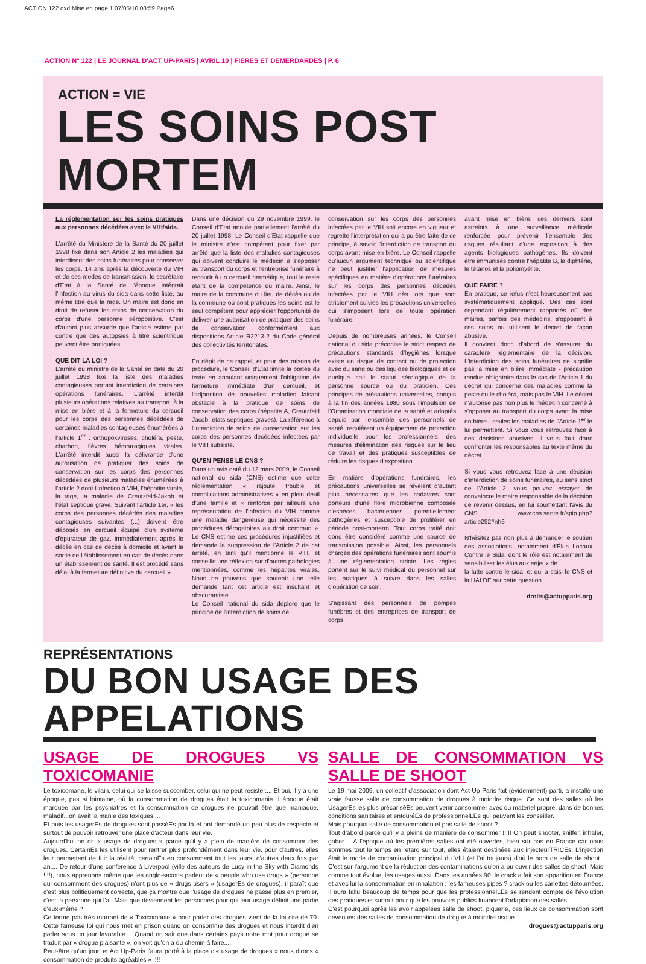ACTION 122.qxd:Mise en page 1 07/05/10 08:59 Page6
ACTION N° 122 | LE JOURNAL D'ACT UP-PARIS | AVRIL 10 | FIERES ET DEMERDARDES | P. 6
ACTION = VIE
LES SOINS POST MORTEM
La réglementation sur les soins pratiqués aux personnes décédées avec le VIH/sida.
L'arrêté du Ministère de la Santé du 20 juillet 1998 fixe dans son Article 2 les maladies qui interdisent des soins funéraires pour conserver les corps. 14 ans après la découverte du VIH et de ses modes de transmission, le secrétaire d'État à la Santé de l'époque intégrait l'infection au virus du sida dans cette liste, au même titre que la rage. Un maire est donc en droit de refuser les soins de conservation du corps d'une personne séropositive. C'est d'autant plus absurde que l'article estime par contre que des autopsies à titre scientifique peuvent être pratiquées.
QUE DIT LA LOI ?
L'arrêté du ministre de la Santé en date du 20 juillet 1998 fixe la liste des maladies contagieuses portant interdiction de certaines opérations funéraires. L'arrêté interdit plusieurs opérations relatives au transport, à la mise en bière et à la fermeture du cercueil pour les corps des personnes décédées de certaines maladies contagieuses énumérées à l'article 1<sup>er</sup> : orthopoxviroses, choléra, peste, charbon, fièvres hémorragiques virales. L'arrêté interdit aussi la délivrance d'une autorisation de pratiquer des soins de conservation sur les corps des personnes décédées de plusieurs maladies énumérées à l'article 2 dont l'infection à VIH, l'hépatite virale, la rage, la maladie de Creutzfeld-Jakob et l'état septique grave. Suivant l'article 1er, « les corps des personnes décédés des maladies contagieuses suivantes (...) doivent être déposés en cercueil équipé d'un système d'épurateur de gaz, immédiatement après le décès en cas de décès à domicile et avant la sortie de l'établissement en cas de décès dans un établissement de santé. Il est procédé sans délai à la fermeture définitive du cercueil ».
Dans une décision du 29 novembre 1999, le Conseil d'Etat annule partiellement l'arrêté du 20 juillet 1998. Le Conseil d'Etat rappelle que le ministre n'est compétent pour fixer par arrêté que la liste des maladies contagieuses qui doivent conduire le médecin à s'opposer au transport du corps et l'entreprise funéraire à recourir à un cercueil hermétique, tout le reste étant de la compétence du maire. Ainsi, le maire de la commune du lieu de décès ou de la commune où sont pratiqués les soins est le seul compétent pour apprécier l'opportunité de délivrer une autorisation de pratiquer des soins de conservation conformément aux dispositions Article R2213-2 du Code général des collectivités territoriales.
En dépit de ce rappel, et pour des raisons de procédure, le Conseil d'État limite la portée du texte en annulant uniquement l'obligation de fermeture immédiate d'un cercueil, et l'adjonction de nouvelles maladies faisant obstacle à la pratique de soins de conservation des corps (hépatite A, Creutzfeld Jacob, états septiques graves). La référence à l'interdiction de soins de conservation sur les corps des personnes décédées infectées par le VIH subsiste.
QU'EN PENSE LE CNS ?
Dans un avis daté du 12 mars 2009, le Conseil national du sida (CNS) estime que cette réglementation « rajoute trouble et complications administratives » en plein deuil d'une famille et « renforce par ailleurs une représentation de l'infection du VIH comme une maladie dangereuse qui nécessite des procédures dérogatoires au droit commun ». Le CNS estime ces procédures injustifiées et demande la suppression de l'Article 2 de cet arrêté, en tant qu'il mentionne le VIH, et conseille une réflexion sur d'autres pathologies mentionnées, comme les hépatites virales. Nous ne pouvons que soutenir une telle demande tant cet article est insultant et obscurantiste.
Le Conseil national du sida déplore que le principe de l'interdiction de soins de
conservation sur les corps des personnes infectées par le VIH soit encore en vigueur et regrette l'interprétation qui a pu être faite de ce principe, à savoir l'interdiction de transport du corps avant mise en bière. Le Conseil rappelle qu'aucun argument technique ou scientifique ne peut justifier l'application de mesures spécifiques en matière d'opérations funéraires sur les corps des personnes décédés infectées par le VIH dès lors que sont strictement suivies les précautions universelles qui s'imposent lors de toute opération funéraire.
Depuis de nombreuses années, le Conseil national du sida préconise le strict respect de précautions standards d'hygiènes lorsque existe un risque de contact ou de projection avec du sang ou des liquides biologiques et ce quelque soit le statut sérologique de la personne source ou du praticien. Ces principes de précautions universelles, conçus à la fin des années 1980 sous l'impulsion de l'Organisation mondiale de la santé et adoptés depuis par l'ensemble des personnels de santé, requièrent un équipement de protection individuelle pour les professionnels, des mesures d'élimination des risques sur le lieu de travail et des pratiques susceptibles de réduire les risques d'exposition.
En matière d'opérations funéraires, les précautions universelles se révèlent d'autant plus nécessaires que les cadavres sont porteurs d'une flore microbienne composée d'espèces bactériennes potentiellement pathogènes et susceptible de proliférer en période post-morterm. Tout corps traité doit donc être considéré comme une source de transmission possible. Ainsi, les personnels chargés des opérations funéraires sont soumis à une règlementation stricte. Les règles portent sur le suivi médical du personnel sur les pratiques à suivre dans les salles d'opération de soin.
S'agissant des personnels de pompes funèbres et des entreprises de transport de corps
avant mise en bière, ces derniers sont astreints à une surveillance médicale renforcée pour prévenir l'ensemble des risques résultant d'une exposition à des agents biologiques pathogènes. Ils doivent être immunisés contre l'hépatite B, la diphtérie, le tétanos et la poliomyélite.
QUE FAIRE ?
En pratique, ce refus n'est heureusement pas systématiquement appliqué. Des cas sont cependant régulièrement rapportés où des maires, parfois des médecins, s'opposent à ces soins ou utilisent le décret de façon abusive.
Il convient donc d'abord de s'assurer du caractère réglementaire de la décision. L'interdiction des soins funéraires ne signifie pas la mise en bière immédiate - précaution rendue obligatoire dans le cas de l'Article 1 du décret qui concerne des maladies comme la peste ou le choléra, mais pas le VIH. Le décret n'autorise pas non plus le médecin concerné à s'opposer au transport du corps avant la mise en bière - seules les maladies de l'Article 1<sup>er</sup> le lui permettent. Si vous vous retrouvez face à des décisions abusives, il vous faut donc confronter les responsables au texte même du décret.
Si vous vous retrouvez face à une décision d'interdiction de soins funéraires, au sens strict de l'Article 2, vous pouvez essayer de convaincre le maire responsable de la décision de revenir dessus, en lui soumettant l'avis du CNS www.cns.sante.fr/spip.php?article292#nh5
N'hésitez pas non plus à demander le soutien des associations, notamment d'Élus Locaux Contre le Sida, dont le rôle est notamment de sensibiliser les élus aux enjeux de
la lutte contre le sida, et qui a saisi le CNS et la HALDE sur cette question.
droits@actupparis.org
REPRÉSENTATIONS
DU BON USAGE DES APPELATIONS
USAGE DE DROGUES VS TOXICOMANIE
Le toxicomane, le vilain, celui qui se laisse succomber, celui qui ne peut resister.... Et oui, il y a une époque, pas si lointaine, où la consommation de drogues était la toxicomanie. L'époque était marquée par les psychiatres et la consommation de drogues ne pouvait être que maniaque, maladif...on avait la manie des toxiques....
Et puis les usagerEs de drogues sont passéEs par là et ont demandé un peu plus de respecte et surtout de pouvoir retrouver une place d'acteur dans leur vie.
Aujourd'hui on dit « usage de drogues » parce qu'il y a plein de manière de consommer des drogues. CertainEs les utilisent pour rentrer plus profondément dans leur vie, pour d'autres, elles leur permettent de fuir la réalité, certainEs en consomment tout les jours, d'autres deux fois par an.... De retour d'une conférence à Liverpool (ville des auteurs de Lucy in the Sky with Diamonds !!!!), nous apprenons même que les anglo-saxons parlent de « people who use drugs » (personne qui consomment des drogues) n'ont plus de « drugs users » (usagerEs de drogues), il paraît que c'est plus politiquement correcte, que ça montre que l'usage de drogues ne passe plus en premier, c'est la personne qui l'ai. Mais que deviennent les personnes pour qui leur usage définit une partie d'eux-même ?
Ce terme pas très marrant de « Toxicomanie » pour parler des drogues vient de la loi dite de 70. Cette fameuse loi qui nous met en prison quand on consomme des drogues et nous interdit d'en parler sous un jour favorable.... Quand on sait que dans certains pays notre mot pour drogue se traduit par « drogue plaisante », on voit qu'on a du chemin à faire....
Peut-être qu'un jour, et Act Up-Paris l'aura porté à la place d'« usage de drogues » nous dirons « consommation de produits agréables » !!!!
SALLE DE CONSOMMATION VS SALLE DE SHOOT
Le 19 mai 2009, un collectif d'association dont Act Up Paris fait (évidemment) parti, a installé une vraie fausse salle de consommation de drogues à moindre risque. Ce sont des salles où les UsagerEs les plus précariséEs peuvent venir consommer avec du matériel propre, dans de bonnes conditions sanitaires et entouréEs de professionnelLEs qui peuvent les conseiller.
Mais pourquoi salle de consommation et pas salle de shoot ?
Tout d'abord parce qu'il y a pleins de manière de consommer !!!!! On peut shooter, sniffer, inhaler, gober.... A l'époque où les premières salles ont été ouvertes, bien sùr pas en France car nous sommes tout le temps en retard sur tout, elles étaient destinées aux injecteurTRICEs. L'injection était le mode de contamination principal du VIH (et l'ai toujours) d'où le nom de salle de shoot.. C'est sur l'argument de la réduction des contaminations qu'on a pu ouvrir des salles de shoot. Mais comme tout évolue, les usages aussi. Dans les années 90, le crack a fait son apparition en France et avec lui la consommation en inhalation : les fameuses pipes ? crack ou les canettes détournées. Il aura fallu beaucoup de temps pour que les professionnelLEs se rendent compte de l'évolution des pratiques et surtout pour que les pouvoirs publics financent l'adaptation des salles.
C'est pourquoi après les avoir appelées salle de shoot, piquerie, ces lieux de consommation sont devenues des salles de consommation de drogue à moindre risque.
drogues@actupparis.org